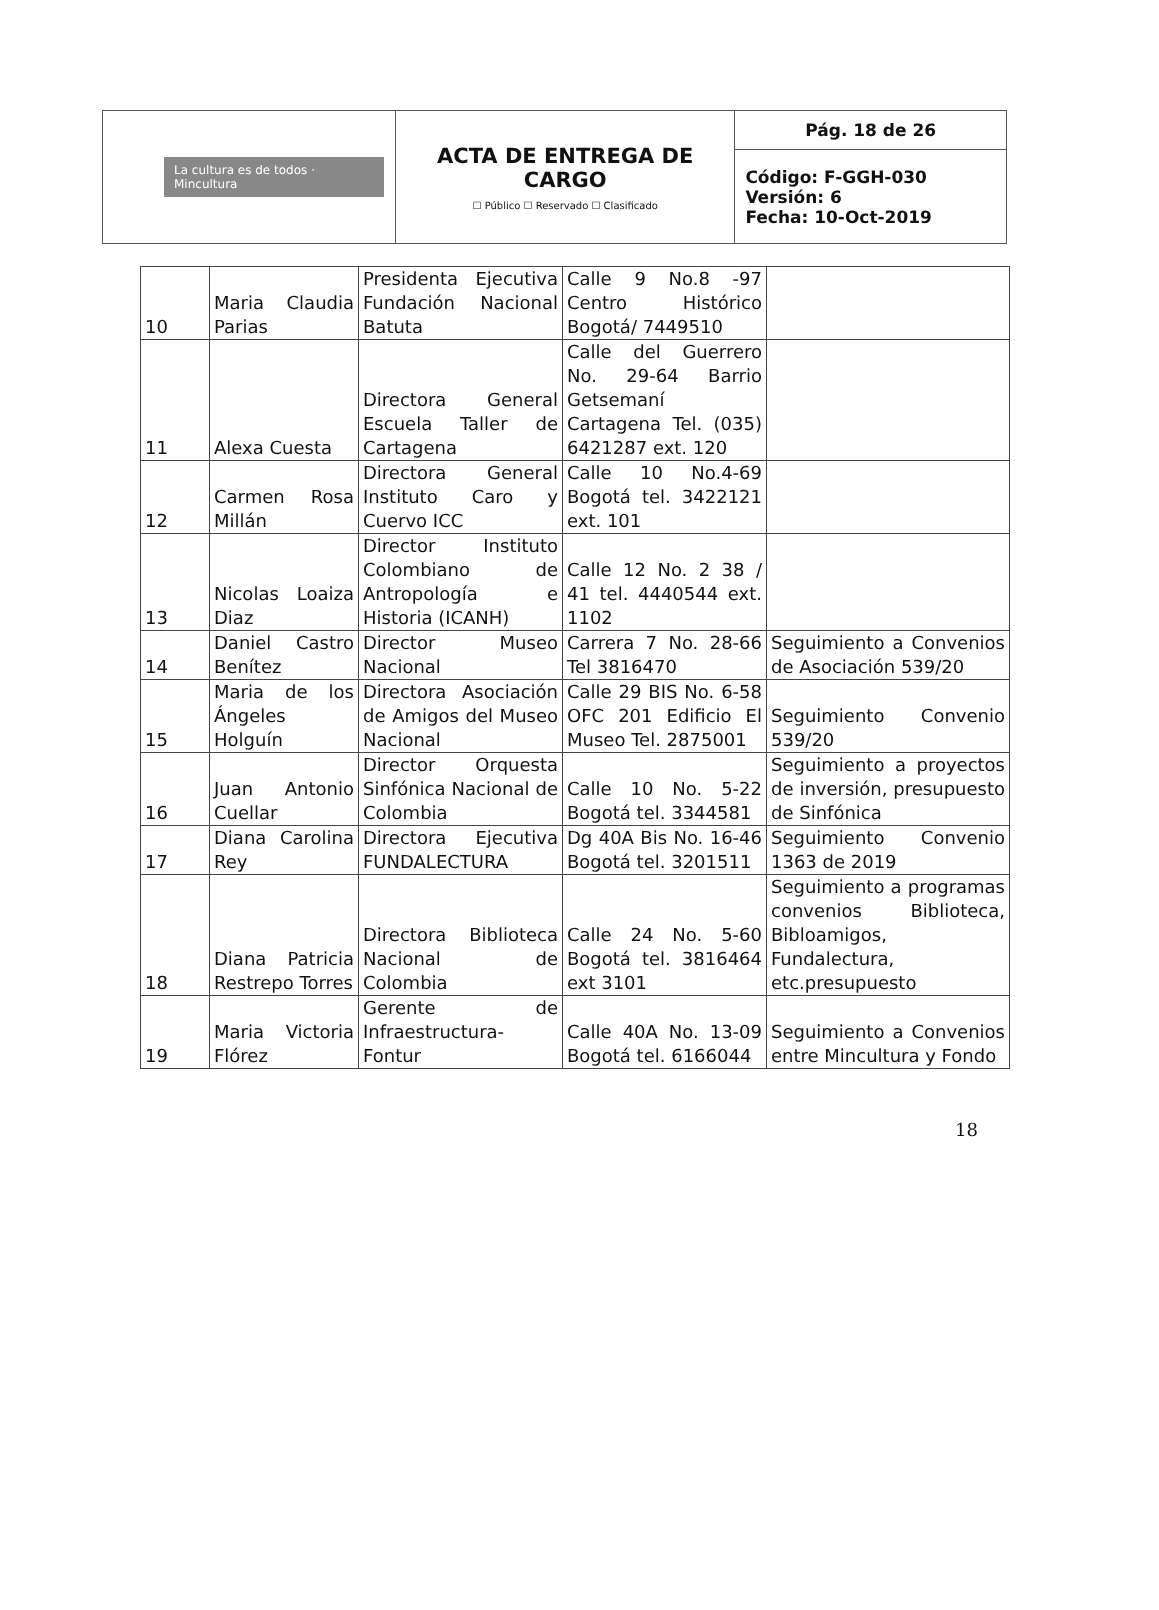| La cultura es de todos · Mincultura | ACTA DE ENTREGA DE CARGO ☐ Público ☐ Reservado ☐ Clasificado | Pág. 18 de 26 |
| | | Código: F-GGH-030 Versión: 6 Fecha: 10-Oct-2019 |
| 10 | Maria Claudia Parias | Presidenta Ejecutiva Fundación Nacional Batuta | Calle 9 No.8 -97 Centro Histórico Bogotá/ 7449510 | |
| 11 | Alexa Cuesta | Directora General Escuela Taller de Cartagena | Calle del Guerrero No. 29-64 Barrio Getsemaní Cartagena Tel. (035) 6421287 ext. 120 | |
| 12 | Carmen Rosa Millán | Directora General Instituto Caro y Cuervo ICC | Calle 10 No.4-69 Bogotá tel. 3422121 ext. 101 | |
| 13 | Nicolas Loaiza Diaz | Director Instituto Colombiano de Antropología e Historia (ICANH) | Calle 12 No. 2 38 / 41 tel. 4440544 ext. 1102 | |
| 14 | Daniel Castro Benítez | Director Museo Nacional | Carrera 7 No. 28-66 Tel 3816470 | Seguimiento a Convenios de Asociación 539/20 |
| 15 | Maria de los Ángeles Holguín | Directora Asociación de Amigos del Museo Nacional | Calle 29 BIS No. 6-58 OFC 201 Edificio El Museo Tel. 2875001 | Seguimiento Convenio 539/20 |
| 16 | Juan Antonio Cuellar | Director Orquesta Sinfónica Nacional de Colombia | Calle 10 No. 5-22 Bogotá tel. 3344581 | Seguimiento a proyectos de inversión, presupuesto de Sinfónica |
| 17 | Diana Carolina Rey | Directora Ejecutiva FUNDALECTURA | Dg 40A Bis No. 16-46 Bogotá tel. 3201511 | Seguimiento Convenio 1363 de 2019 |
| 18 | Diana Patricia Restrepo Torres | Directora Biblioteca Nacional de Colombia | Calle 24 No. 5-60 Bogotá tel. 3816464 ext 3101 | Seguimiento a programas convenios Biblioteca, Bibloamigos, Fundalectura, etc.presupuesto |
| 19 | Maria Victoria Flórez | Gerente de Infraestructura-Fontur | Calle 40A No. 13-09 Bogotá tel. 6166044 | Seguimiento a Convenios entre Mincultura y Fondo |
18